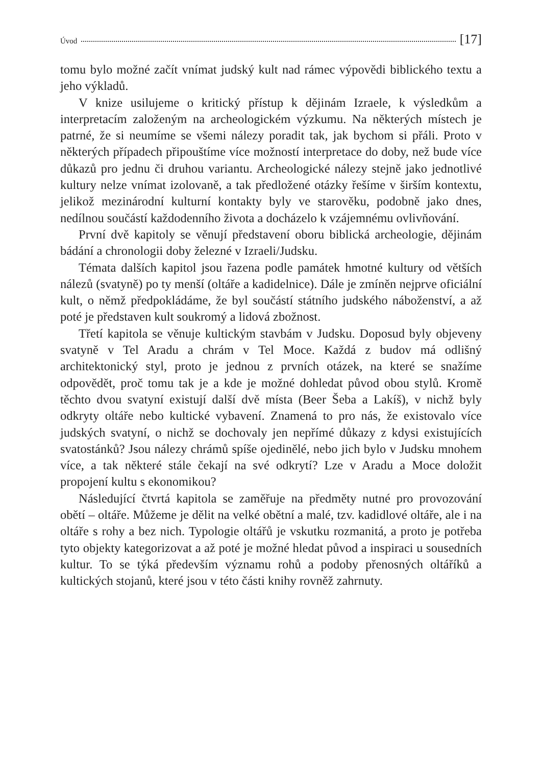Úvod [17]
tomu bylo možné začít vnímat judský kult nad rámec výpovědi biblického textu a jeho výkladů.
V knize usilujeme o kritický přístup k dějinám Izraele, k výsledkům a interpretacím založeným na archeologickém výzkumu. Na některých místech je patrné, že si neumíme se všemi nálezy poradit tak, jak bychom si přáli. Proto v některých případech připouštíme více možností interpretace do doby, než bude více důkazů pro jednu či druhou variantu. Archeologické nálezy stejně jako jednotlivé kultury nelze vnímat izolovaně, a tak předložené otázky řešíme v širším kontextu, jelikož mezinárodní kulturní kontakty byly ve starověku, podobně jako dnes, nedílnou součástí každodenního života a docházelo k vzájemnému ovlivňování.
První dvě kapitoly se věnují představení oboru biblická archeologie, dějinám bádání a chronologii doby železné v Izraeli/Judsku.
Témata dalších kapitol jsou řazena podle památek hmotné kultury od větších nálezů (svatyně) po ty menší (oltáře a kadidelnice). Dále je zmíněn nejprve oficiální kult, o němž předpokládáme, že byl součástí státního judského náboženství, a až poté je představen kult soukromý a lidová zbožnost.
Třetí kapitola se věnuje kultickým stavbám v Judsku. Doposud byly objeveny svatyně v Tel Aradu a chrám v Tel Moce. Každá z budov má odlišný architektonický styl, proto je jednou z prvních otázek, na které se snažíme odpovědět, proč tomu tak je a kde je možné dohledat původ obou stylů. Kromě těchto dvou svatyní existují další dvě místa (Beer Šeba a Lakíš), v nichž byly odkryty oltáře nebo kultické vybavení. Znamená to pro nás, že existovalo více judských svatyní, o nichž se dochovaly jen nepřímé důkazy z kdysi existujících svatostánků? Jsou nálezy chrámů spíše ojedinělé, nebo jich bylo v Judsku mnohem více, a tak některé stále čekají na své odkrytí? Lze v Aradu a Moce doložit propojení kultu s ekonomikou?
Následující čtvrtá kapitola se zaměřuje na předměty nutné pro provozování obětí – oltáře. Můžeme je dělit na velké obětní a malé, tzv. kadidlové oltáře, ale i na oltáře s rohy a bez nich. Typologie oltářů je vskutku rozmanitá, a proto je potřeba tyto objekty kategorizovat a až poté je možné hledat původ a inspiraci u sousedních kultur. To se týká především významu rohů a podoby přenosných oltáříků a kultických stojanů, které jsou v této části knihy rovněž zahrnuty.